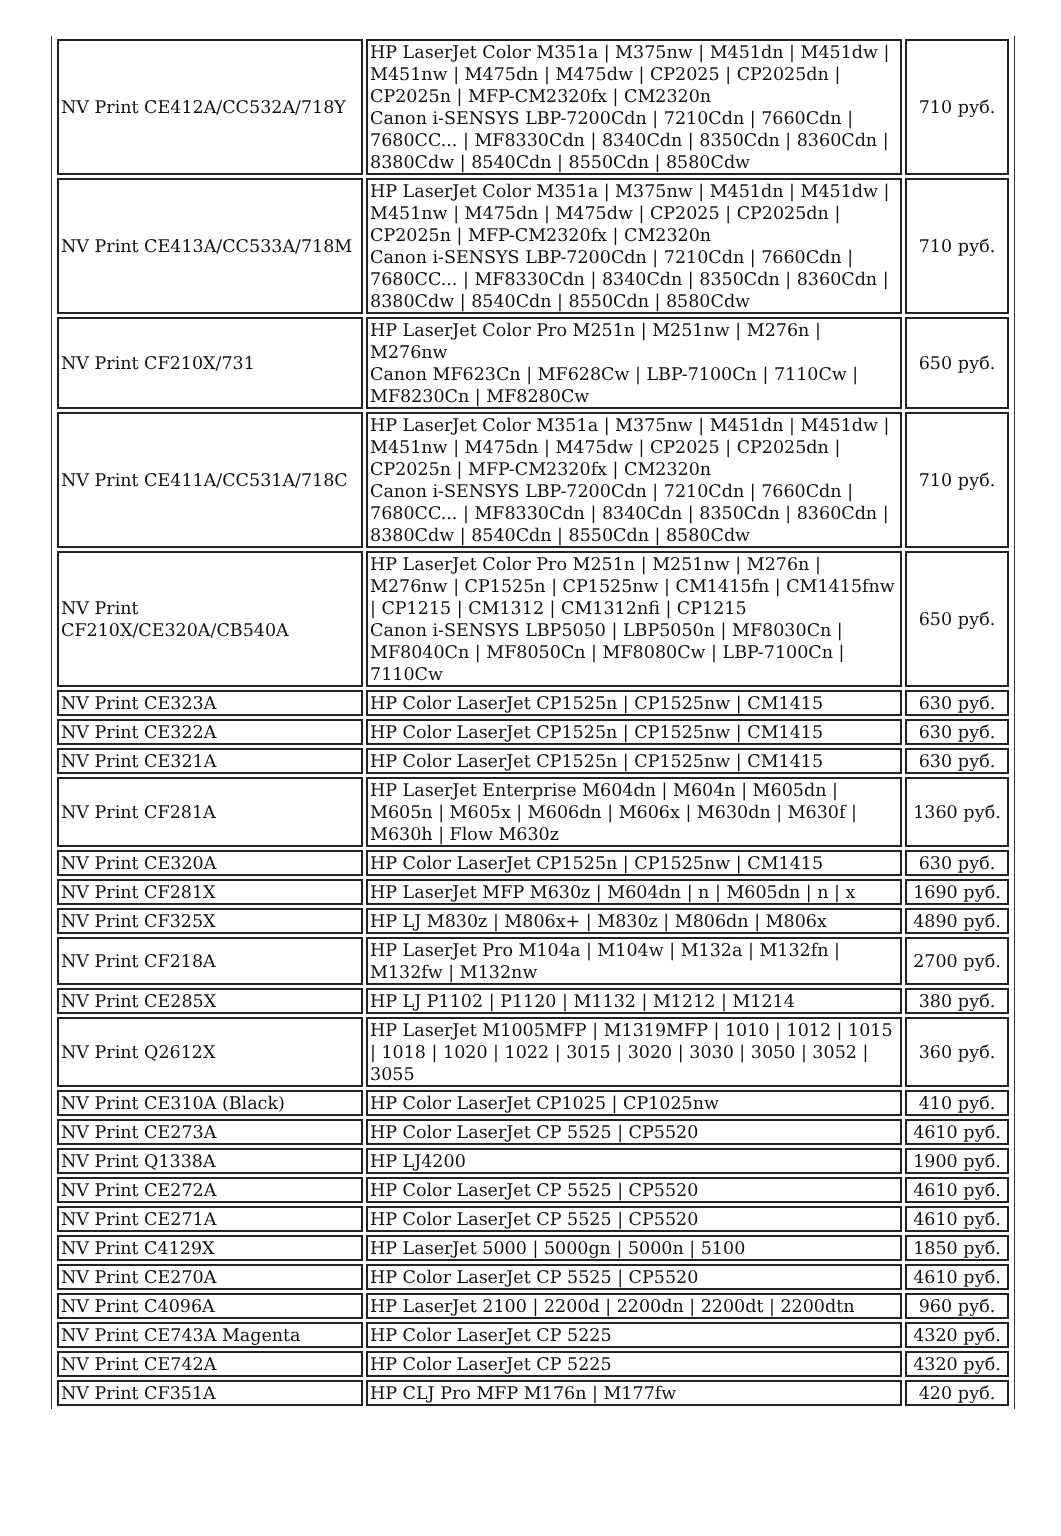| NV Print CE412A/CC532A/718Y | HP LaserJet Color M351a / M375nw / M451dn / M451dw / M451nw / M475dn / M475dw / CP2025 / CP2025dn / CP2025n / MFP-CM2320fx / CM2320n Canon i-SENSYS LBP-7200Cdn / 7210Cdn / 7660Cdn / 7680CC... / MF8330Cdn / 8340Cdn / 8350Cdn / 8360Cdn / 8380Cdw / 8540Cdn / 8550Cdn / 8580Cdw | 710 руб. |
| NV Print CE413A/CC533A/718M | HP LaserJet Color M351a / M375nw / M451dn / M451dw / M451nw / M475dn / M475dw / CP2025 / CP2025dn / CP2025n / MFP-CM2320fx / CM2320n Canon i-SENSYS LBP-7200Cdn / 7210Cdn / 7660Cdn / 7680CC... / MF8330Cdn / 8340Cdn / 8350Cdn / 8360Cdn / 8380Cdw / 8540Cdn / 8550Cdn / 8580Cdw | 710 руб. |
| NV Print CF210X/731 | HP LaserJet Color Pro M251n / M251nw / M276n / M276nw Canon MF623Cn / MF628Cw / LBP-7100Cn / 7110Cw / MF8230Cn / MF8280Cw | 650 руб. |
| NV Print CE411A/CC531A/718C | HP LaserJet Color M351a / M375nw / M451dn / M451dw / M451nw / M475dn / M475dw / CP2025 / CP2025dn / CP2025n / MFP-CM2320fx / CM2320n Canon i-SENSYS LBP-7200Cdn / 7210Cdn / 7660Cdn / 7680CC... / MF8330Cdn / 8340Cdn / 8350Cdn / 8360Cdn / 8380Cdw / 8540Cdn / 8550Cdn / 8580Cdw | 710 руб. |
| NV Print CF210X/CE320A/CB540A | HP LaserJet Color Pro M251n / M251nw / M276n / M276nw / CP1525n / CP1525nw / CM1415fn / CM1415fnw / CP1215 / CM1312 / CM1312nfi / CP1215 Canon i-SENSYS LBP5050 / LBP5050n / MF8030Cn / MF8040Cn / MF8050Cn / MF8080Cw / LBP-7100Cn / 7110Cw | 650 руб. |
| NV Print CE323A | HP Color LaserJet CP1525n / CP1525nw / CM1415 | 630 руб. |
| NV Print CE322A | HP Color LaserJet CP1525n / CP1525nw / CM1415 | 630 руб. |
| NV Print CE321A | HP Color LaserJet CP1525n / CP1525nw / CM1415 | 630 руб. |
| NV Print CF281A | HP LaserJet Enterprise M604dn / M604n / M605dn / M605n / M605x / M606dn / M606x / M630dn / M630f / M630h / Flow M630z | 1360 руб. |
| NV Print CE320A | HP Color LaserJet CP1525n / CP1525nw / CM1415 | 630 руб. |
| NV Print CF281X | HP LaserJet MFP M630z / M604dn / n / M605dn / n / x | 1690 руб. |
| NV Print CF325X | HP LJ M830z / M806x+ / M830z / M806dn / M806x | 4890 руб. |
| NV Print CF218A | HP LaserJet Pro M104a / M104w / M132a / M132fn / M132fw / M132nw | 2700 руб. |
| NV Print CE285X | HP LJ P1102 / P1120 / M1132 / M1212 / M1214 | 380 руб. |
| NV Print Q2612X | HP LaserJet M1005MFP / M1319MFP / 1010 / 1012 / 1015 / 1018 / 1020 / 1022 / 3015 / 3020 / 3030 / 3050 / 3052 / 3055 | 360 руб. |
| NV Print CE310A (Black) | HP Color LaserJet CP1025 / CP1025nw | 410 руб. |
| NV Print CE273A | HP Color LaserJet CP 5525 / CP5520 | 4610 руб. |
| NV Print Q1338A | HP LJ4200 | 1900 руб. |
| NV Print CE272A | HP Color LaserJet CP 5525 / CP5520 | 4610 руб. |
| NV Print CE271A | HP Color LaserJet CP 5525 / CP5520 | 4610 руб. |
| NV Print C4129X | HP LaserJet 5000 / 5000gn / 5000n / 5100 | 1850 руб. |
| NV Print CE270A | HP Color LaserJet CP 5525 / CP5520 | 4610 руб. |
| NV Print C4096A | HP LaserJet 2100 / 2200d / 2200dn / 2200dt / 2200dtn | 960 руб. |
| NV Print CE743A Magenta | HP Color LaserJet CP 5225 | 4320 руб. |
| NV Print CE742A | HP Color LaserJet CP 5225 | 4320 руб. |
| NV Print CF351A | HP CLJ Pro MFP M176n / M177fw | 420 руб. |